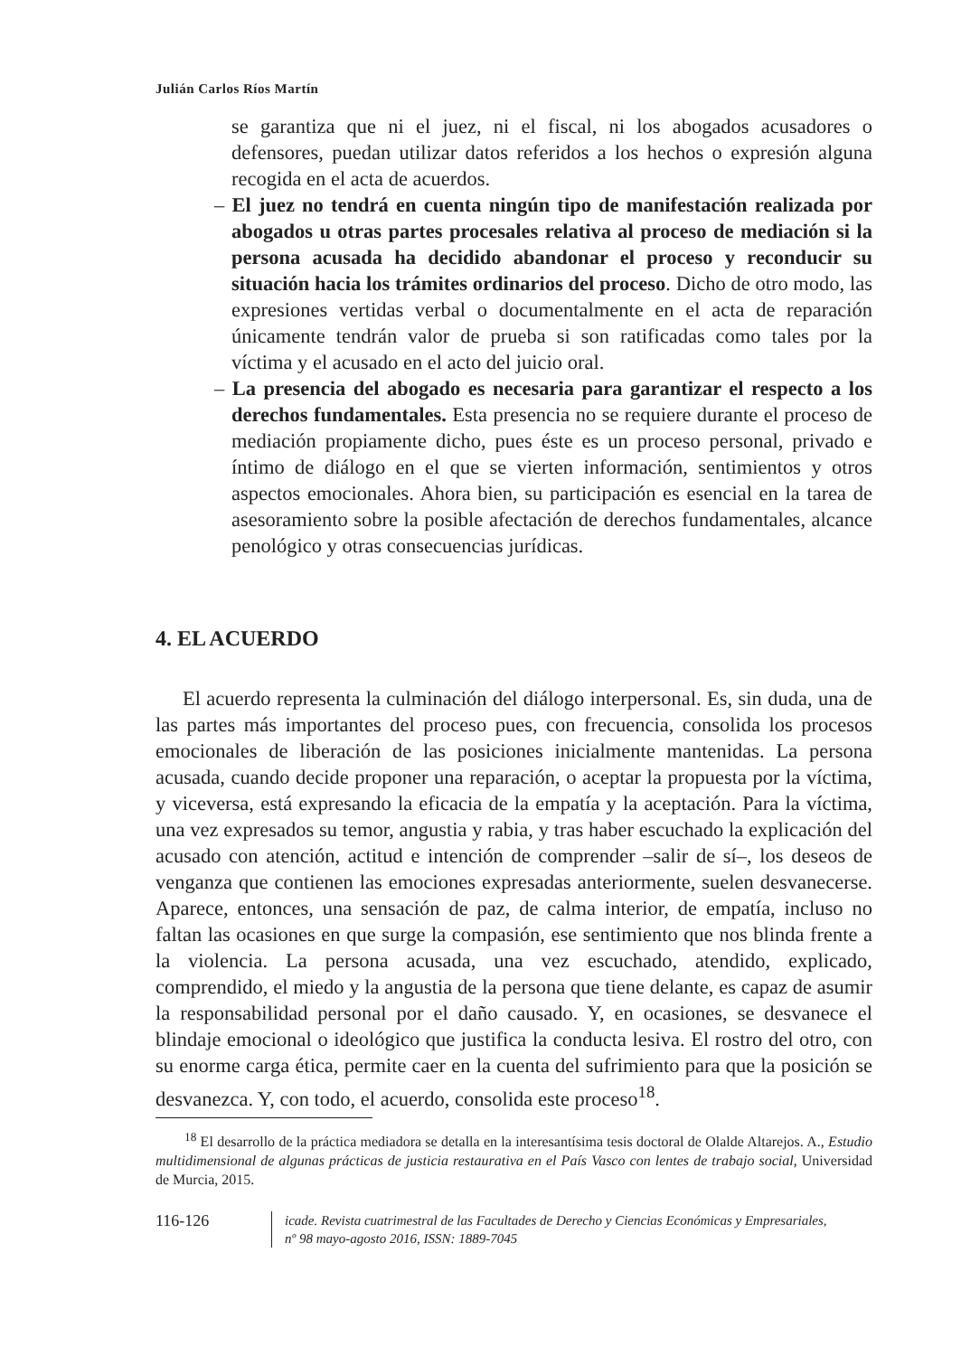Julián Carlos Ríos Martín
se garantiza que ni el juez, ni el fiscal, ni los abogados acusadores o defensores, puedan utilizar datos referidos a los hechos o expresión alguna recogida en el acta de acuerdos.
– El juez no tendrá en cuenta ningún tipo de manifestación realizada por abogados u otras partes procesales relativa al proceso de mediación si la persona acusada ha decidido abandonar el proceso y reconducir su situación hacia los trámites ordinarios del proceso. Dicho de otro modo, las expresiones vertidas verbal o documentalmente en el acta de reparación únicamente tendrán valor de prueba si son ratificadas como tales por la víctima y el acusado en el acto del juicio oral.
– La presencia del abogado es necesaria para garantizar el respecto a los derechos fundamentales. Esta presencia no se requiere durante el proceso de mediación propiamente dicho, pues éste es un proceso personal, privado e íntimo de diálogo en el que se vierten información, sentimientos y otros aspectos emocionales. Ahora bien, su participación es esencial en la tarea de asesoramiento sobre la posible afectación de derechos fundamentales, alcance penológico y otras consecuencias jurídicas.
4. EL ACUERDO
El acuerdo representa la culminación del diálogo interpersonal. Es, sin duda, una de las partes más importantes del proceso pues, con frecuencia, consolida los procesos emocionales de liberación de las posiciones inicialmente mantenidas. La persona acusada, cuando decide proponer una reparación, o aceptar la propuesta por la víctima, y viceversa, está expresando la eficacia de la empatía y la aceptación. Para la víctima, una vez expresados su temor, angustia y rabia, y tras haber escuchado la explicación del acusado con atención, actitud e intención de comprender –salir de sí–, los deseos de venganza que contienen las emociones expresadas anteriormente, suelen desvanecerse. Aparece, entonces, una sensación de paz, de calma interior, de empatía, incluso no faltan las ocasiones en que surge la compasión, ese sentimiento que nos blinda frente a la violencia. La persona acusada, una vez escuchado, atendido, explicado, comprendido, el miedo y la angustia de la persona que tiene delante, es capaz de asumir la responsabilidad personal por el daño causado. Y, en ocasiones, se desvanece el blindaje emocional o ideológico que justifica la conducta lesiva. El rostro del otro, con su enorme carga ética, permite caer en la cuenta del sufrimiento para que la posición se desvanezca. Y, con todo, el acuerdo, consolida este proceso<sup>18</sup>.
<sup>18</sup> El desarrollo de la práctica mediadora se detalla en la interesantísima tesis doctoral de Olalde Altarejos. A., Estudio multidimensional de algunas prácticas de justicia restaurativa en el País Vasco con lentes de trabajo social, Universidad de Murcia, 2015.
116-126
icade. Revista cuatrimestral de las Facultades de Derecho y Ciencias Económicas y Empresariales,
nº 98 mayo-agosto 2016, ISSN: 1889-7045